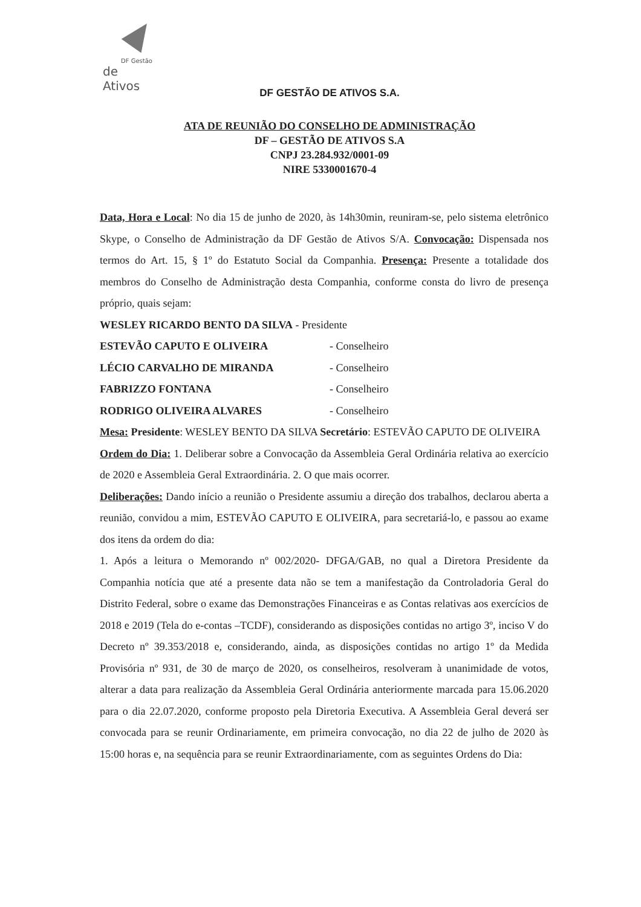DF Gestão
de Ativos
DF GESTÃO DE ATIVOS S.A.
ATA DE REUNIÃO DO CONSELHO DE ADMINISTRAÇÃO
DF – GESTÃO DE ATIVOS S.A
CNPJ 23.284.932/0001-09
NIRE 5330001670-4
Data, Hora e Local: No dia 15 de junho de 2020, às 14h30min, reuniram-se, pelo sistema eletrônico Skype, o Conselho de Administração da DF Gestão de Ativos S/A. Convocação: Dispensada nos termos do Art. 15, § 1º do Estatuto Social da Companhia. Presença: Presente a totalidade dos membros do Conselho de Administração desta Companhia, conforme consta do livro de presença próprio, quais sejam:
WESLEY RICARDO BENTO DA SILVA - Presidente
ESTEVÃO CAPUTO E OLIVEIRA - Conselheiro
LÉCIO CARVALHO DE MIRANDA - Conselheiro
FABRIZZO FONTANA - Conselheiro
RODRIGO OLIVEIRA ALVARES - Conselheiro
Mesa: Presidente: WESLEY BENTO DA SILVA Secretário: ESTEVÃO CAPUTO DE OLIVEIRA
Ordem do Dia: 1. Deliberar sobre a Convocação da Assembleia Geral Ordinária relativa ao exercício de 2020 e Assembleia Geral Extraordinária. 2. O que mais ocorrer.
Deliberações: Dando início a reunião o Presidente assumiu a direção dos trabalhos, declarou aberta a reunião, convidou a mim, ESTEVÃO CAPUTO E OLIVEIRA, para secretariá-lo, e passou ao exame dos itens da ordem do dia:
1. Após a leitura o Memorando nº 002/2020- DFGA/GAB, no qual a Diretora Presidente da Companhia notícia que até a presente data não se tem a manifestação da Controladoria Geral do Distrito Federal, sobre o exame das Demonstrações Financeiras e as Contas relativas aos exercícios de 2018 e 2019 (Tela do e-contas –TCDF), considerando as disposições contidas no artigo 3º, inciso V do Decreto nº 39.353/2018 e, considerando, ainda, as disposições contidas no artigo 1º da Medida Provisória nº 931, de 30 de março de 2020, os conselheiros, resolveram à unanimidade de votos, alterar a data para realização da Assembleia Geral Ordinária anteriormente marcada para 15.06.2020 para o dia 22.07.2020, conforme proposto pela Diretoria Executiva. A Assembleia Geral deverá ser convocada para se reunir Ordinariamente, em primeira convocação, no dia 22 de julho de 2020 às 15:00 horas e, na sequência para se reunir Extraordinariamente, com as seguintes Ordens do Dia: